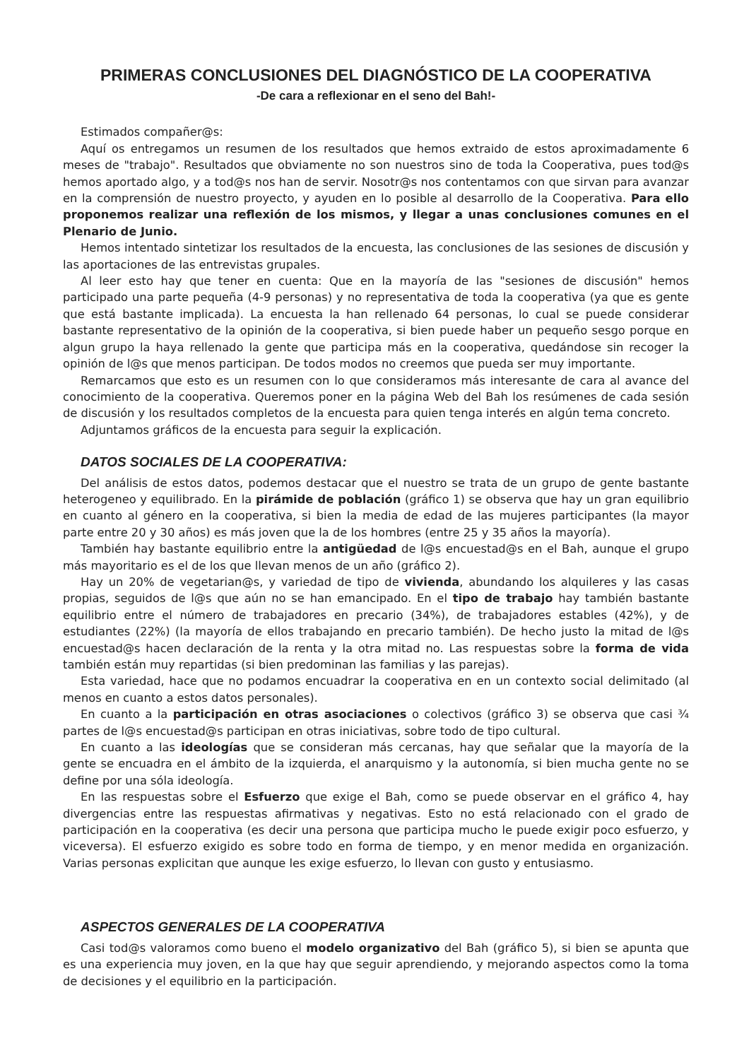PRIMERAS CONCLUSIONES DEL DIAGNÓSTICO DE LA COOPERATIVA
-De cara a reflexionar en el seno del Bah!-
Estimados compañer@s:
Aquí os entregamos un resumen de los resultados que hemos extraido de estos aproximadamente 6 meses de "trabajo". Resultados que obviamente no son nuestros sino de toda la Cooperativa, pues tod@s hemos aportado algo, y a tod@s nos han de servir. Nosotr@s nos contentamos con que sirvan para avanzar en la comprensión de nuestro proyecto, y ayuden en lo posible al desarrollo de la Cooperativa. Para ello proponemos realizar una reflexión de los mismos, y llegar a unas conclusiones comunes en el Plenario de Junio.
Hemos intentado sintetizar los resultados de la encuesta, las conclusiones de las sesiones de discusión y las aportaciones de las entrevistas grupales.
Al leer esto hay que tener en cuenta: Que en la mayoría de las "sesiones de discusión" hemos participado una parte pequeña (4-9 personas) y no representativa de toda la cooperativa (ya que es gente que está bastante implicada). La encuesta la han rellenado 64 personas, lo cual se puede considerar bastante representativo de la opinión de la cooperativa, si bien puede haber un pequeño sesgo porque en algun grupo la haya rellenado la gente que participa más en la cooperativa, quedándose sin recoger la opinión de l@s que menos participan. De todos modos no creemos que pueda ser muy importante.
Remarcamos que esto es un resumen con lo que consideramos más interesante de cara al avance del conocimiento de la cooperativa. Queremos poner en la página Web del Bah los resúmenes de cada sesión de discusión y los resultados completos de la encuesta para quien tenga interés en algún tema concreto.
Adjuntamos gráficos de la encuesta para seguir la explicación.
DATOS SOCIALES DE LA COOPERATIVA:
Del análisis de estos datos, podemos destacar que el nuestro se trata de un grupo de gente bastante heterogeneo y equilibrado. En la pirámide de población (gráfico 1) se observa que hay un gran equilibrio en cuanto al género en la cooperativa, si bien la media de edad de las mujeres participantes (la mayor parte entre 20 y 30 años) es más joven que la de los hombres (entre 25 y 35 años la mayoría).
También hay bastante equilibrio entre la antigüedad de l@s encuestad@s en el Bah, aunque el grupo más mayoritario es el de los que llevan menos de un año (gráfico 2).
Hay un 20% de vegetarian@s, y variedad de tipo de vivienda, abundando los alquileres y las casas propias, seguidos de l@s que aún no se han emancipado. En el tipo de trabajo hay también bastante equilibrio entre el número de trabajadores en precario (34%), de trabajadores estables (42%), y de estudiantes (22%) (la mayoría de ellos trabajando en precario también). De hecho justo la mitad de l@s encuestad@s hacen declaración de la renta y la otra mitad no. Las respuestas sobre la forma de vida también están muy repartidas (si bien predominan las familias y las parejas).
Esta variedad, hace que no podamos encuadrar la cooperativa en en un contexto social delimitado (al menos en cuanto a estos datos personales).
En cuanto a la participación en otras asociaciones o colectivos (gráfico 3) se observa que casi ¾ partes de l@s encuestad@s participan en otras iniciativas, sobre todo de tipo cultural.
En cuanto a las ideologías que se consideran más cercanas, hay que señalar que la mayoría de la gente se encuadra en el ámbito de la izquierda, el anarquismo y la autonomía, si bien mucha gente no se define por una sóla ideología.
En las respuestas sobre el Esfuerzo que exige el Bah, como se puede observar en el gráfico 4, hay divergencias entre las respuestas afirmativas y negativas. Esto no está relacionado con el grado de participación en la cooperativa (es decir una persona que participa mucho le puede exigir poco esfuerzo, y viceversa). El esfuerzo exigido es sobre todo en forma de tiempo, y en menor medida en organización. Varias personas explicitan que aunque les exige esfuerzo, lo llevan con gusto y entusiasmo.
ASPECTOS GENERALES DE LA COOPERATIVA
Casi tod@s valoramos como bueno el modelo organizativo del Bah (gráfico 5), si bien se apunta que es una experiencia muy joven, en la que hay que seguir aprendiendo, y mejorando aspectos como la toma de decisiones y el equilibrio en la participación.